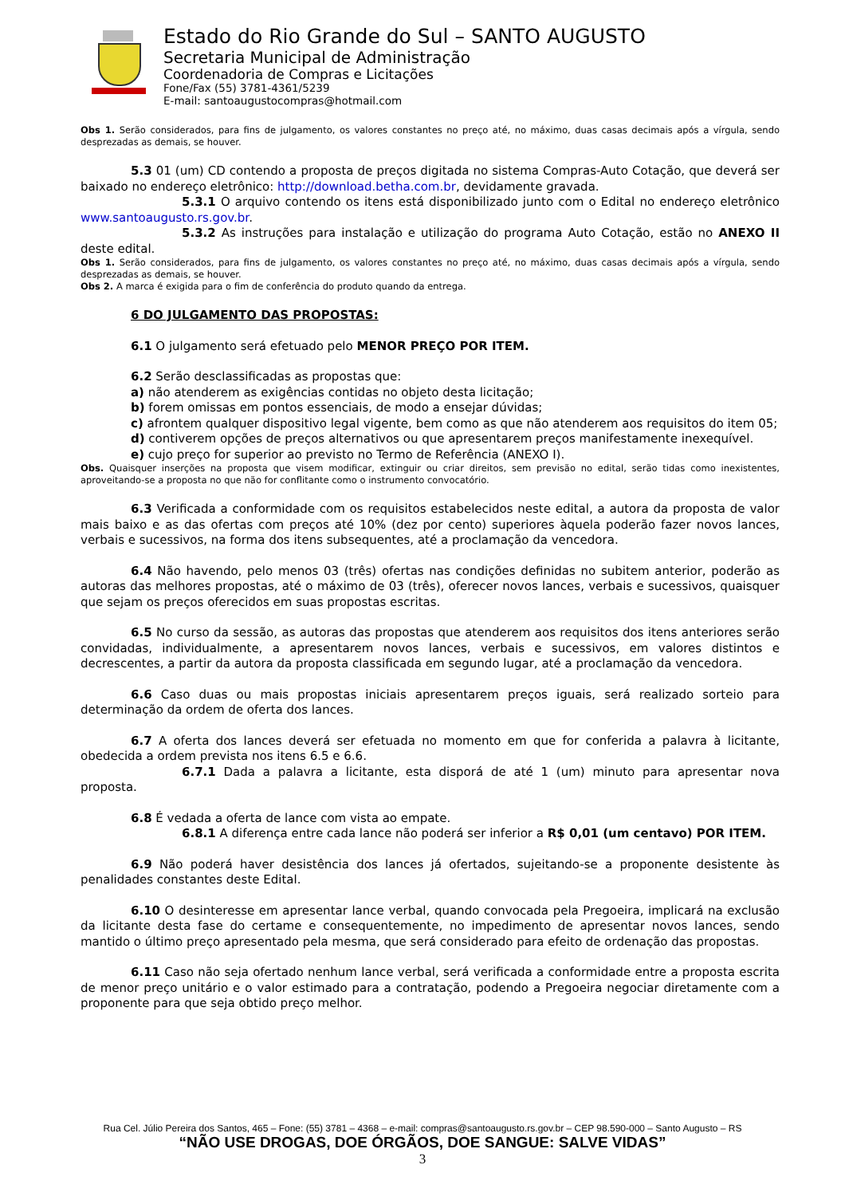Estado do Rio Grande do Sul – SANTO AUGUSTO
Secretaria Municipal de Administração
Coordenadoria de Compras e Licitações
Fone/Fax (55) 3781-4361/5239
E-mail: santoaugustocompras@hotmail.com
Obs 1. Serão considerados, para fins de julgamento, os valores constantes no preço até, no máximo, duas casas decimais após a vírgula, sendo desprezadas as demais, se houver.
5.3 01 (um) CD contendo a proposta de preços digitada no sistema Compras-Auto Cotação, que deverá ser baixado no endereço eletrônico: http://download.betha.com.br, devidamente gravada.
5.3.1 O arquivo contendo os itens está disponibilizado junto com o Edital no endereço eletrônico www.santoaugusto.rs.gov.br.
5.3.2 As instruções para instalação e utilização do programa Auto Cotação, estão no ANEXO II deste edital.
Obs 1. Serão considerados, para fins de julgamento, os valores constantes no preço até, no máximo, duas casas decimais após a vírgula, sendo desprezadas as demais, se houver.
Obs 2. A marca é exigida para o fim de conferência do produto quando da entrega.
6 DO JULGAMENTO DAS PROPOSTAS:
6.1 O julgamento será efetuado pelo MENOR PREÇO POR ITEM.
6.2 Serão desclassificadas as propostas que:
a) não atenderem as exigências contidas no objeto desta licitação;
b) forem omissas em pontos essenciais, de modo a ensejar dúvidas;
c) afrontem qualquer dispositivo legal vigente, bem como as que não atenderem aos requisitos do item 05;
d) contiverem opções de preços alternativos ou que apresentarem preços manifestamente inexequível.
e) cujo preço for superior ao previsto no Termo de Referência (ANEXO I).
Obs. Quaisquer inserções na proposta que visem modificar, extinguir ou criar direitos, sem previsão no edital, serão tidas como inexistentes, aproveitando-se a proposta no que não for conflitante como o instrumento convocatório.
6.3 Verificada a conformidade com os requisitos estabelecidos neste edital, a autora da proposta de valor mais baixo e as das ofertas com preços até 10% (dez por cento) superiores àquela poderão fazer novos lances, verbais e sucessivos, na forma dos itens subsequentes, até a proclamação da vencedora.
6.4 Não havendo, pelo menos 03 (três) ofertas nas condições definidas no subitem anterior, poderão as autoras das melhores propostas, até o máximo de 03 (três), oferecer novos lances, verbais e sucessivos, quaisquer que sejam os preços oferecidos em suas propostas escritas.
6.5 No curso da sessão, as autoras das propostas que atenderem aos requisitos dos itens anteriores serão convidadas, individualmente, a apresentarem novos lances, verbais e sucessivos, em valores distintos e decrescentes, a partir da autora da proposta classificada em segundo lugar, até a proclamação da vencedora.
6.6 Caso duas ou mais propostas iniciais apresentarem preços iguais, será realizado sorteio para determinação da ordem de oferta dos lances.
6.7 A oferta dos lances deverá ser efetuada no momento em que for conferida a palavra à licitante, obedecida a ordem prevista nos itens 6.5 e 6.6.
6.7.1 Dada a palavra a licitante, esta disporá de até 1 (um) minuto para apresentar nova proposta.
6.8 É vedada a oferta de lance com vista ao empate.
6.8.1 A diferença entre cada lance não poderá ser inferior a R$ 0,01 (um centavo) POR ITEM.
6.9 Não poderá haver desistência dos lances já ofertados, sujeitando-se a proponente desistente às penalidades constantes deste Edital.
6.10 O desinteresse em apresentar lance verbal, quando convocada pela Pregoeira, implicará na exclusão da licitante desta fase do certame e consequentemente, no impedimento de apresentar novos lances, sendo mantido o último preço apresentado pela mesma, que será considerado para efeito de ordenação das propostas.
6.11 Caso não seja ofertado nenhum lance verbal, será verificada a conformidade entre a proposta escrita de menor preço unitário e o valor estimado para a contratação, podendo a Pregoeira negociar diretamente com a proponente para que seja obtido preço melhor.
Rua Cel. Júlio Pereira dos Santos, 465 – Fone: (55) 3781 – 4368 – e-mail: compras@santoaugusto.rs.gov.br – CEP 98.590-000 – Santo Augusto – RS
“NÃO USE DROGAS, DOE ÓRGÃOS, DOE SANGUE: SALVE VIDAS”
3